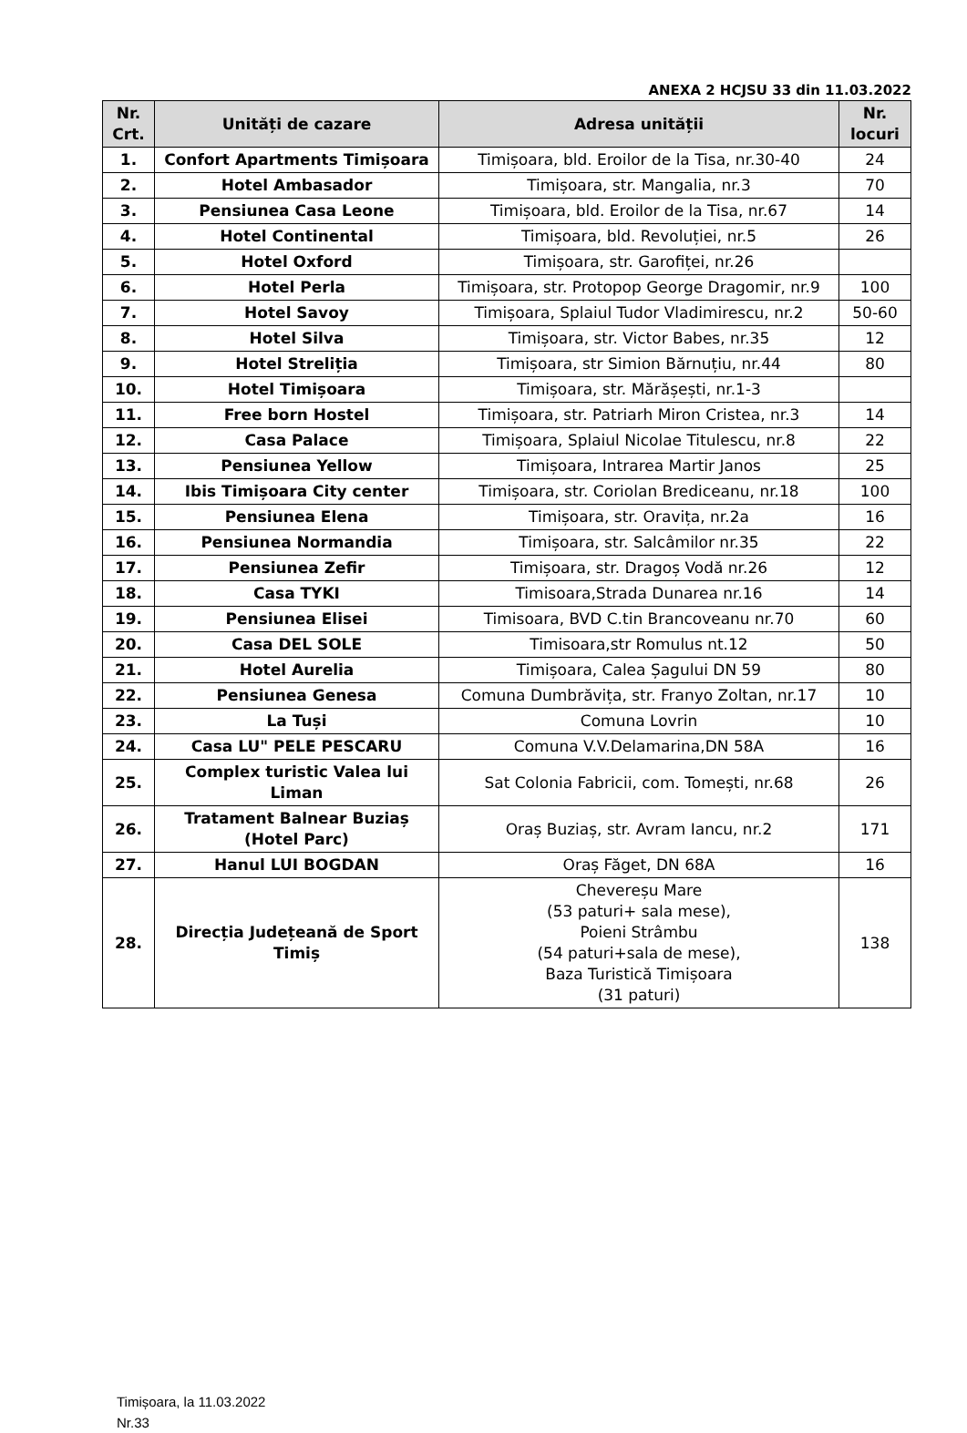ANEXA 2 HCJSU 33 din 11.03.2022
| Nr. Crt. | Unități de cazare | Adresa unității | Nr. locuri |
| --- | --- | --- | --- |
| 1. | Confort Apartments Timișoara | Timișoara, bld. Eroilor de la Tisa, nr.30-40 | 24 |
| 2. | Hotel Ambasador | Timișoara, str. Mangalia, nr.3 | 70 |
| 3. | Pensiunea Casa Leone | Timișoara, bld. Eroilor de la Tisa, nr.67 | 14 |
| 4. | Hotel Continental | Timișoara, bld. Revoluției, nr.5 | 26 |
| 5. | Hotel Oxford | Timișoara, str. Garofiței, nr.26 | |
| 6. | Hotel Perla | Timișoara, str. Protopop George Dragomir, nr.9 | 100 |
| 7. | Hotel Savoy | Timișoara, Splaiul Tudor Vladimirescu, nr.2 | 50-60 |
| 8. | Hotel Silva | Timișoara, str. Victor Babes, nr.35 | 12 |
| 9. | Hotel Streliția | Timișoara, str Simion Bărnuțiu, nr.44 | 80 |
| 10. | Hotel Timișoara | Timișoara, str. Mărășești, nr.1-3 | |
| 11. | Free born Hostel | Timișoara, str. Patriarh Miron Cristea, nr.3 | 14 |
| 12. | Casa Palace | Timișoara, Splaiul Nicolae Titulescu, nr.8 | 22 |
| 13. | Pensiunea Yellow | Timișoara, Intrarea Martir Janos | 25 |
| 14. | Ibis Timișoara City center | Timișoara, str. Coriolan Brediceanu, nr.18 | 100 |
| 15. | Pensiunea Elena | Timișoara, str. Oravița, nr.2a | 16 |
| 16. | Pensiunea Normandia | Timișoara, str. Salcâmilor nr.35 | 22 |
| 17. | Pensiunea Zefir | Timișoara, str. Dragoș Vodă nr.26 | 12 |
| 18. | Casa TYKI | Timisoara,Strada Dunarea nr.16 | 14 |
| 19. | Pensiunea Elisei | Timisoara, BVD C.tin Brancoveanu nr.70 | 60 |
| 20. | Casa DEL SOLE | Timisoara,str Romulus nt.12 | 50 |
| 21. | Hotel Aurelia | Timișoara, Calea Șagului DN 59 | 80 |
| 22. | Pensiunea Genesa | Comuna Dumbrăvița, str. Franyo Zoltan, nr.17 | 10 |
| 23. | La Tuși | Comuna Lovrin | 10 |
| 24. | Casa LU" PELE PESCARU | Comuna V.V.Delamarina,DN 58A | 16 |
| 25. | Complex turistic Valea lui Liman | Sat Colonia Fabricii, com. Tomești, nr.68 | 26 |
| 26. | Tratament Balnear Buziaș (Hotel Parc) | Oraș Buziaș, str. Avram Iancu, nr.2 | 171 |
| 27. | Hanul LUI BOGDAN | Oraș Făget, DN 68A | 16 |
| 28. | Direcția Județeană de Sport Timiș | Cheverеșu Mare (53 paturi+ sala mese), Poieni Strâmbu (54 paturi+sala de mese), Baza Turistică Timișoara (31 paturi) | 138 |
Timișoara, la 11.03.2022
Nr.33